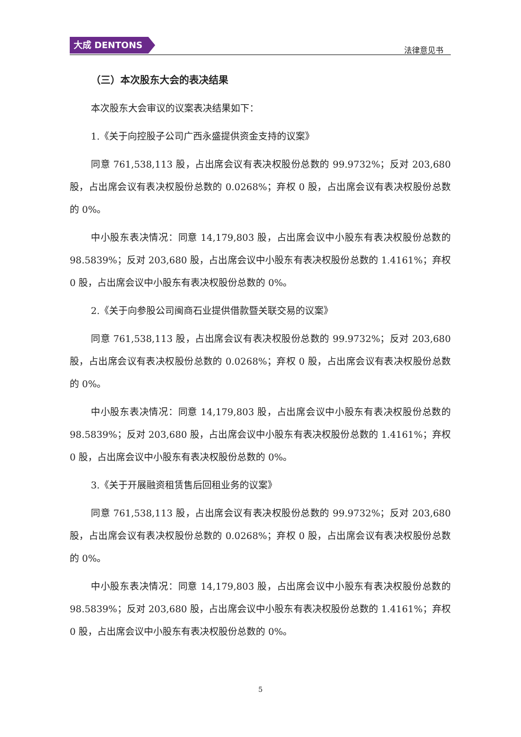大成 DENTONS
法律意见书
（三）本次股东大会的表决结果
本次股东大会审议的议案表决结果如下：
1.《关于向控股子公司广西永盛提供资金支持的议案》
同意 761,538,113 股，占出席会议有表决权股份总数的 99.9732%；反对 203,680 股，占出席会议有表决权股份总数的 0.0268%；弃权 0 股，占出席会议有表决权股份总数的 0%。
中小股东表决情况：同意 14,179,803 股，占出席会议中小股东有表决权股份总数的 98.5839%；反对 203,680 股，占出席会议中小股东有表决权股份总数的 1.4161%；弃权 0 股，占出席会议中小股东有表决权股份总数的 0%。
2.《关于向参股公司闽商石业提供借款暨关联交易的议案》
同意 761,538,113 股，占出席会议有表决权股份总数的 99.9732%；反对 203,680 股，占出席会议有表决权股份总数的 0.0268%；弃权 0 股，占出席会议有表决权股份总数的 0%。
中小股东表决情况：同意 14,179,803 股，占出席会议中小股东有表决权股份总数的 98.5839%；反对 203,680 股，占出席会议中小股东有表决权股份总数的 1.4161%；弃权 0 股，占出席会议中小股东有表决权股份总数的 0%。
3.《关于开展融资租赁售后回租业务的议案》
同意 761,538,113 股，占出席会议有表决权股份总数的 99.9732%；反对 203,680 股，占出席会议有表决权股份总数的 0.0268%；弃权 0 股，占出席会议有表决权股份总数的 0%。
中小股东表决情况：同意 14,179,803 股，占出席会议中小股东有表决权股份总数的 98.5839%；反对 203,680 股，占出席会议中小股东有表决权股份总数的 1.4161%；弃权 0 股，占出席会议中小股东有表决权股份总数的 0%。
5